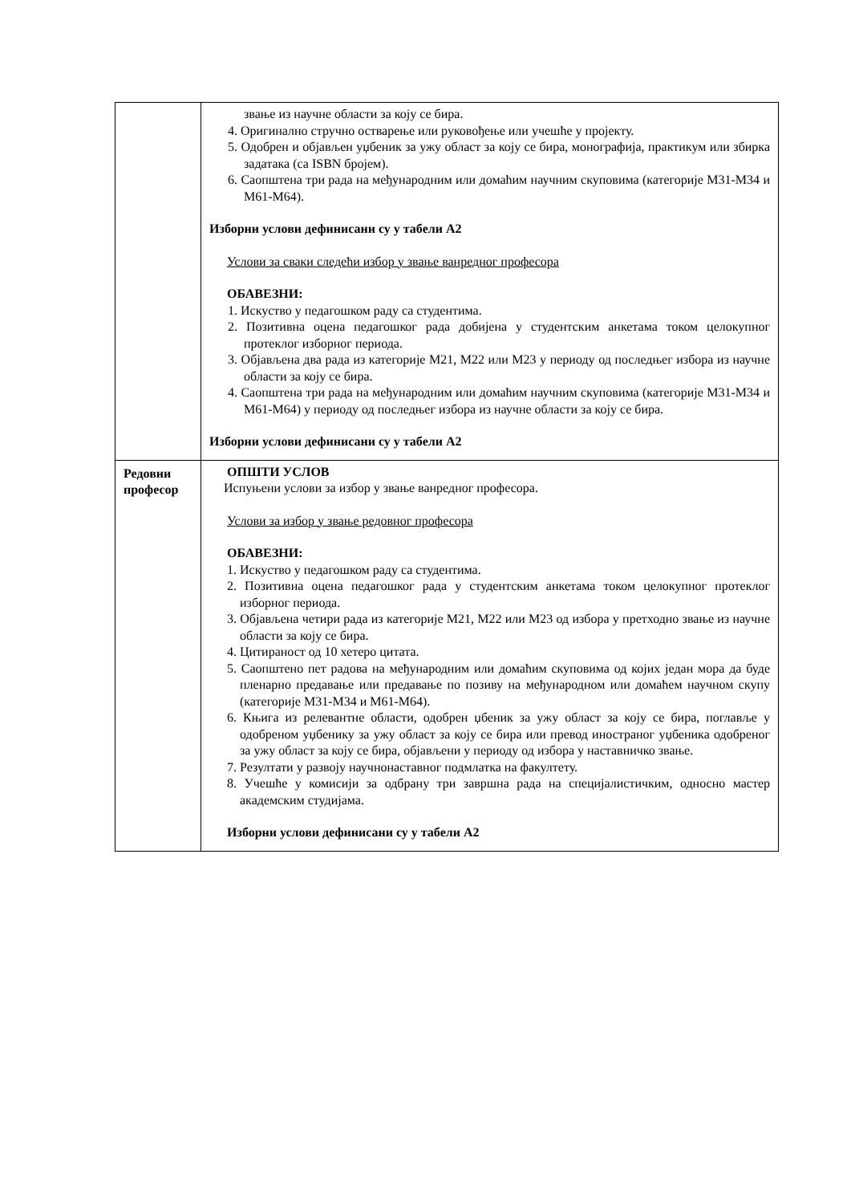| | звање из научне области за коју се бира. 4. Оригинално стручно остварење или руковођење или учешће у пројекту. 5. Одобрен и објављен уџбеник за ужу област за коју се бира, монографија, практикум или збирка задатака (са ISBN бројем). 6. Саопштена три рада на међународним или домаћим научним скуповима (категорије М31-М34 и М61-М64). Изборни услови дефинисани су у табели А2 Услови за сваки следећи избор у звање ванредног професора ОБАВЕЗНИ: 1. Искуство у педагошком раду са студентима. 2. Позитивна оцена педагошког рада добијена у студентским анкетама током целокупног протеклог изборног периода. 3. Објављена два рада из категорије М21, М22 или М23 у периоду од последњег избора из научне области за коју се бира. 4. Саопштена три рада на међународним или домаћим научним скуповима (категорије М31-М34 и М61-М64) у периоду од последњег избора из научне области за коју се бира. Изборни услови дефинисани су у табели А2 |
| Редовни професор | ОПШТИ УСЛОВ Испуњени услови за избор у звање ванредног професора. Услови за избор у звање редовног професора ОБАВЕЗНИ: 1. Искуство у педагошком раду са студентима. 2. Позитивна оцена педагошког рада у студентским анкетама током целокупног протеклог изборног периода. 3. Објављена четири рада из категорије М21, М22 или М23 од избора у претходно звање из научне области за коју се бира. 4. Цитираност од 10 хетеро цитата. 5. Саопштено пет радова на међународним или домаћим скуповима од којих један мора да буде пленарно предавање или предавање по позиву на међународном или домаћем научном скупу (категорије М31-М34 и М61-М64). 6. Књига из релевантне области, одобрен џбеник за ужу област за коју се бира, поглавље у одобреном уџбенику за ужу област за коју се бира или превод иностраног уџбеника одобреног за ужу област за коју се бира, објављени у периоду од избора у наставничко звање. 7. Резултати у развоју научнонаставног подмлатка на факултету. 8. Учешће у комисији за одбрану три завршна рада на специјалистичким, односно мастер академским студијама. Изборни услови дефинисани су у табели А2 |